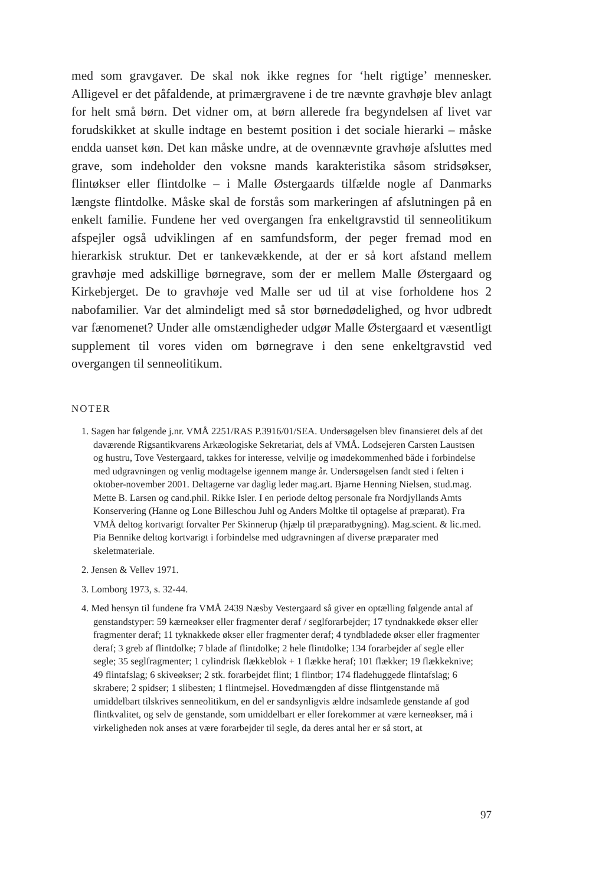med som gravgaver. De skal nok ikke regnes for ‘helt rigtige’ mennesker. Alligevel er det påfaldende, at primærgravene i de tre nævnte gravhøje blev anlagt for helt små børn. Det vidner om, at børn allerede fra begyndelsen af livet var forudskikket at skulle indtage en bestemt position i det sociale hierarki – måske endda uanset køn. Det kan måske undre, at de ovennævnte gravhøje afsluttes med grave, som indeholder den voksne mands karakteristika såsom stridsøkser, flintøkser eller flintdolke – i Malle Østergaards tilfælde nogle af Danmarks længste flintdolke. Måske skal de forstås som markeringen af afslutningen på en enkelt familie. Fundene her ved overgangen fra enkeltgravstid til senneolitikum afspejler også udviklingen af en samfundsform, der peger fremad mod en hierarkisk struktur. Det er tankevækkende, at der er så kort afstand mellem gravhøje med adskillige børnegrave, som der er mellem Malle Østergaard og Kirkebjerget. De to gravhøje ved Malle ser ud til at vise forholdene hos 2 nabofamilier. Var det almindeligt med så stor børnedødelighed, og hvor udbredt var fænomenet? Under alle omstændigheder udgør Malle Østergaard et væsentligt supplement til vores viden om børnegrave i den sene enkeltgravstid ved overgangen til senneolitikum.
NOTER
1. Sagen har følgende j.nr. VMÅ 2251/RAS P.3916/01/SEA. Undersøgelsen blev finansieret dels af det daværende Rigsantikvarens Arkæologiske Sekretariat, dels af VMÅ. Lodsejeren Carsten Laustsen og hustru, Tove Vestergaard, takkes for interesse, velvilje og imødekommenhed både i forbindelse med udgravningen og venlig modtagelse igennem mange år. Undersøgelsen fandt sted i felten i oktober-november 2001. Deltagerne var daglig leder mag.art. Bjarne Henning Nielsen, stud.mag. Mette B. Larsen og cand.phil. Rikke Isler. I en periode deltog personale fra Nordjyllands Amts Konservering (Hanne og Lone Billeschou Juhl og Anders Moltke til optagelse af præparat). Fra VMÅ deltog kortvarigt forvalter Per Skinnerup (hjælp til præparatbygning). Mag.scient. & lic.med. Pia Bennike deltog kortvarigt i forbindelse med udgravningen af diverse præparater med skeletmateriale.
2. Jensen & Vellev 1971.
3. Lomborg 1973, s. 32-44.
4. Med hensyn til fundene fra VMÅ 2439 Næsby Vestergaard så giver en optælling følgende antal af genstandstyper: 59 kærneøkser eller fragmenter deraf / seglforarbejder; 17 tyndnakkede økser eller fragmenter deraf; 11 tyknakkede økser eller fragmenter deraf; 4 tyndbladede økser eller fragmenter deraf; 3 greb af flintdolke; 7 blade af flintdolke; 2 hele flintdolke; 134 forarbejder af segle eller segle; 35 seglfragmenter; 1 cylindrisk flækkeblok + 1 flække heraf; 101 flækker; 19 flækkeknive; 49 flintafslag; 6 skiveøkser; 2 stk. forarbejdet flint; 1 flintbor; 174 fladehuggede flintafslag; 6 skrabere; 2 spidser; 1 slibesten; 1 flintmejsel. Hovedmængden af disse flintgenstande må umiddelbart tilskrives senneolitikum, en del er sandsynligvis ældre indsamlede genstande af god flintkvalitet, og selv de genstande, som umiddelbart er eller forekommer at være kerneøkser, må i virkeligheden nok anses at være forarbejder til segle, da deres antal her er så stort, at
97